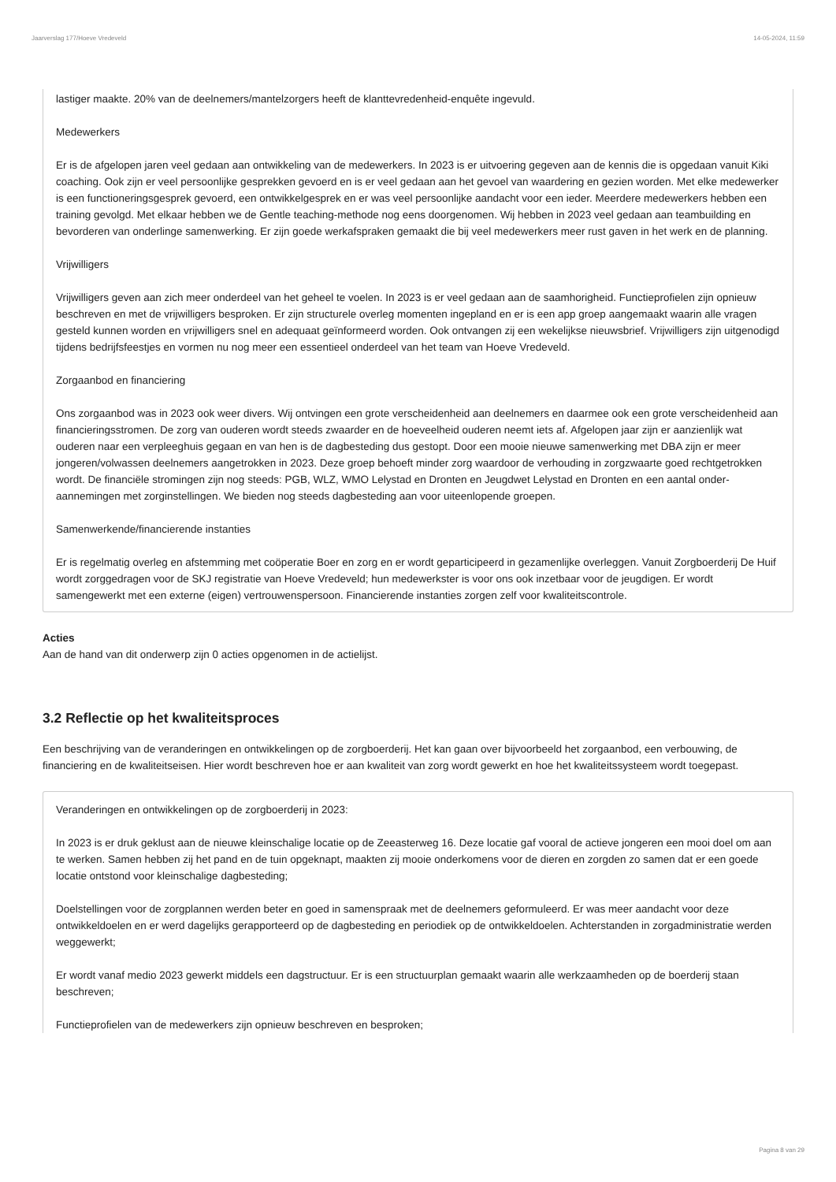Jaarverslag 177/Hoeve Vredeveld 14-05-2024, 11:59
lastiger maakte. 20% van de deelnemers/mantelzorgers heeft de klanttevredenheid-enquête ingevuld.
Medewerkers
Er is de afgelopen jaren veel gedaan aan ontwikkeling van de medewerkers. In 2023 is er uitvoering gegeven aan de kennis die is opgedaan vanuit Kiki coaching. Ook zijn er veel persoonlijke gesprekken gevoerd en is er veel gedaan aan het gevoel van waardering en gezien worden. Met elke medewerker is een functioneringsgesprek gevoerd, een ontwikkelgesprek en er was veel persoonlijke aandacht voor een ieder. Meerdere medewerkers hebben een training gevolgd. Met elkaar hebben we de Gentle teaching-methode nog eens doorgenomen. Wij hebben in 2023 veel gedaan aan teambuilding en bevorderen van onderlinge samenwerking. Er zijn goede werkafspraken gemaakt die bij veel medewerkers meer rust gaven in het werk en de planning.
Vrijwilligers
Vrijwilligers geven aan zich meer onderdeel van het geheel te voelen. In 2023 is er veel gedaan aan de saamhorigheid. Functieprofielen zijn opnieuw beschreven en met de vrijwilligers besproken. Er zijn structurele overleg momenten ingepland en er is een app groep aangemaakt waarin alle vragen gesteld kunnen worden en vrijwilligers snel en adequaat geïnformeerd worden. Ook ontvangen zij een wekelijkse nieuwsbrief. Vrijwilligers zijn uitgenodigd tijdens bedrijfsfeestjes en vormen nu nog meer een essentieel onderdeel van het team van Hoeve Vredeveld.
Zorgaanbod en financiering
Ons zorgaanbod was in 2023 ook weer divers. Wij ontvingen een grote verscheidenheid aan deelnemers en daarmee ook een grote verscheidenheid aan financieringsstromen. De zorg van ouderen wordt steeds zwaarder en de hoeveelheid ouderen neemt iets af. Afgelopen jaar zijn er aanzienlijk wat ouderen naar een verpleeghuis gegaan en van hen is de dagbesteding dus gestopt. Door een mooie nieuwe samenwerking met DBA zijn er meer jongeren/volwassen deelnemers aangetrokken in 2023. Deze groep behoeft minder zorg waardoor de verhouding in zorgzwaarte goed rechtgetrokken wordt. De financiële stromingen zijn nog steeds: PGB, WLZ, WMO Lelystad en Dronten en Jeugdwet Lelystad en Dronten en een aantal onder-aannemingen met zorginstellingen. We bieden nog steeds dagbesteding aan voor uiteenlopende groepen.
Samenwerkende/financierende instanties
Er is regelmatig overleg en afstemming met coöperatie Boer en zorg en er wordt geparticipeerd in gezamenlijke overleggen. Vanuit Zorgboerderij De Huif wordt zorggedragen voor de SKJ registratie van Hoeve Vredeveld; hun medewerkster is voor ons ook inzetbaar voor de jeugdigen. Er wordt samengewerkt met een externe (eigen) vertrouwenspersoon. Financierende instanties zorgen zelf voor kwaliteitscontrole.
Acties
Aan de hand van dit onderwerp zijn 0 acties opgenomen in de actielijst.
3.2 Reflectie op het kwaliteitsproces
Een beschrijving van de veranderingen en ontwikkelingen op de zorgboerderij. Het kan gaan over bijvoorbeeld het zorgaanbod, een verbouwing, de financiering en de kwaliteitseisen. Hier wordt beschreven hoe er aan kwaliteit van zorg wordt gewerkt en hoe het kwaliteitssysteem wordt toegepast.
Veranderingen en ontwikkelingen op de zorgboerderij in 2023:
In 2023 is er druk geklust aan de nieuwe kleinschalige locatie op de Zeeasterweg 16. Deze locatie gaf vooral de actieve jongeren een mooi doel om aan te werken. Samen hebben zij het pand en de tuin opgeknapt, maakten zij mooie onderkomens voor de dieren en zorgden zo samen dat er een goede locatie ontstond voor kleinschalige dagbesteding;
Doelstellingen voor de zorgplannen werden beter en goed in samenspraak met de deelnemers geformuleerd. Er was meer aandacht voor deze ontwikkeldoelen en er werd dagelijks gerapporteerd op de dagbesteding en periodiek op de ontwikkeldoelen. Achterstanden in zorgadministratie werden weggewerkt;
Er wordt vanaf medio 2023 gewerkt middels een dagstructuur. Er is een structuurplan gemaakt waarin alle werkzaamheden op de boerderij staan beschreven;
Functieprofielen van de medewerkers zijn opnieuw beschreven en besproken;
Pagina 8 van 29